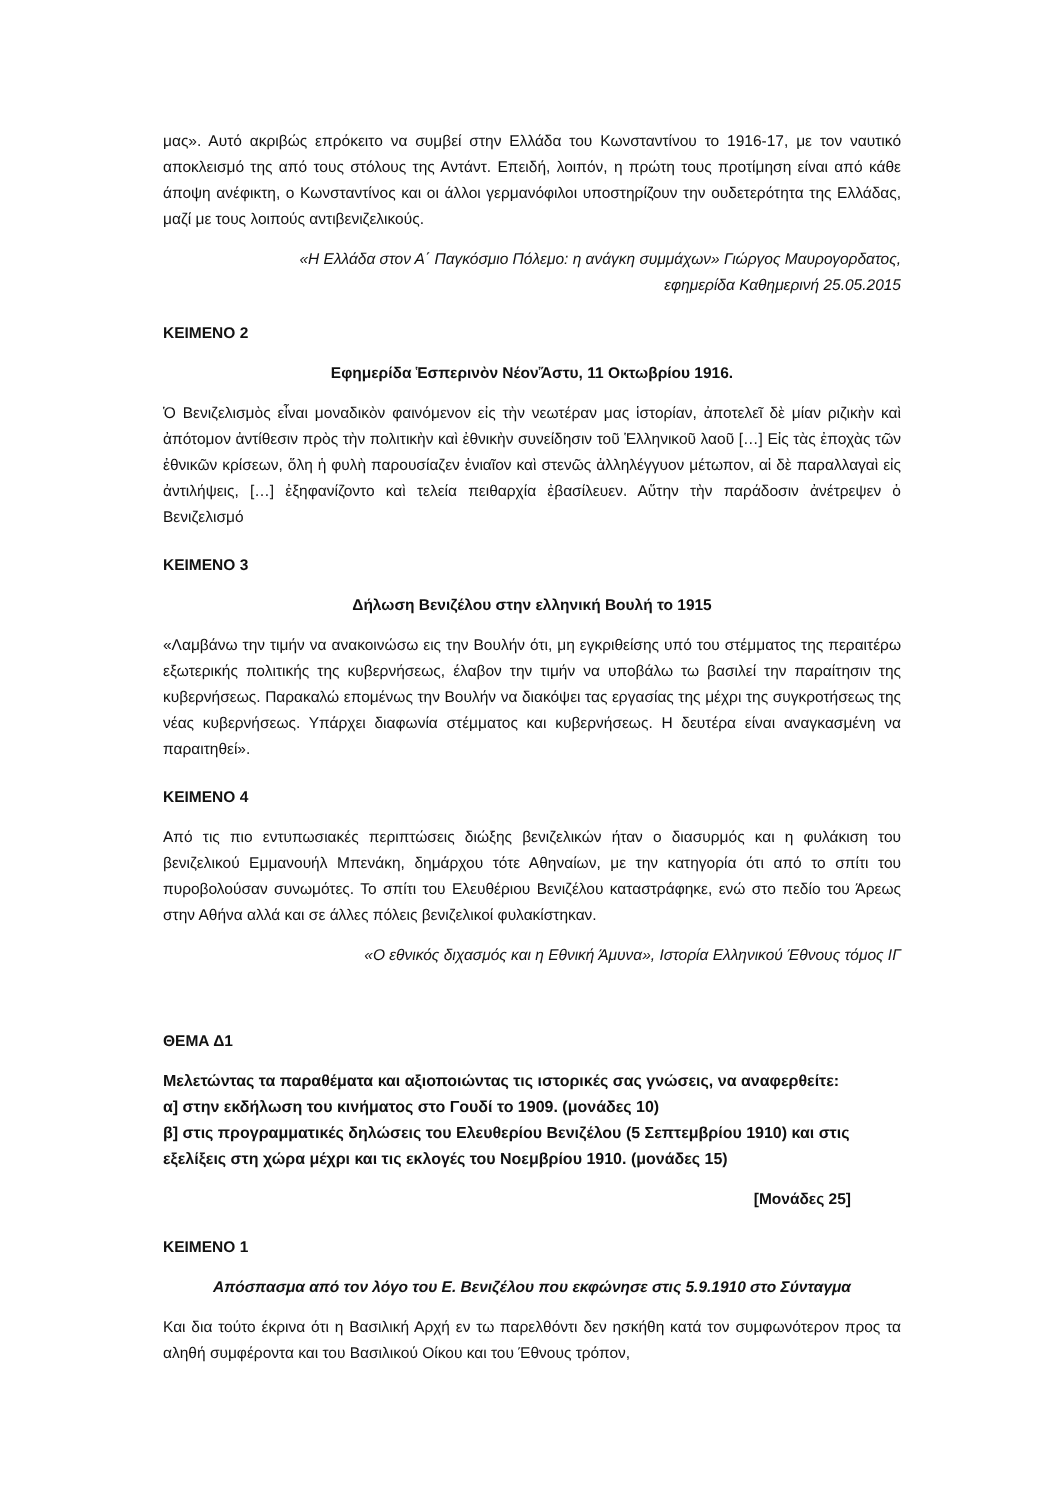μας». Αυτό ακριβώς επρόκειτο να συμβεί στην Ελλάδα του Κωνσταντίνου το 1916-17, με τον ναυτικό αποκλεισμό της από τους στόλους της Αντάντ. Επειδή, λοιπόν, η πρώτη τους προτίμηση είναι από κάθε άποψη ανέφικτη, ο Κωνσταντίνος και οι άλλοι γερμανόφιλοι υποστηρίζουν την ουδετερότητα της Ελλάδας, μαζί με τους λοιπούς αντιβενιζελικούς.
«Η Ελλάδα στον Α΄ Παγκόσμιο Πόλεμο: η ανάγκη συμμάχων» Γιώργος Μαυρογορδατος,
εφημερίδα Καθημερινή 25.05.2015
ΚΕΙΜΕΝΟ 2
Εφημερίδα Ἑσπερινὸν ΝέονἌστυ, 11 Οκτωβρίου 1916.
Ὁ Βενιζελισμὸς εἶναι μοναδικὸν φαινόμενον εἰς τὴν νεωτέραν μας ἱστορίαν, ἀποτελεῖ δὲ μίαν ριζικὴν καὶ ἀπότομον ἀντίθεσιν πρὸς τὴν πολιτικὴν καὶ ἐθνικὴν συνείδησιν τοῦ Ἑλληνικοῦ λαοῦ […] Εἰς τὰς ἐποχὰς τῶν ἐθνικῶν κρίσεων, ὅλη ἡ φυλὴ παρουσίαζεν ἑνιαῖον καὶ στενῶς ἀλληλέγγυον μέτωπον, αἱ δὲ παραλλαγαὶ εἰς ἀντιλήψεις, […] ἐξηφανίζοντο καὶ τελεία πειθαρχία ἐβασίλευεν. Αὕτην τὴν παράδοσιν ἀνέτρεψεν ὁ Βενιζελισμό
ΚΕΙΜΕΝΟ 3
Δήλωση Βενιζέλου στην ελληνική Βουλή το 1915
«Λαμβάνω την τιμήν να ανακοινώσω εις την Βουλήν ότι, μη εγκριθείσης υπό του στέμματος της περαιτέρω εξωτερικής πολιτικής της κυβερνήσεως, έλαβον την τιμήν να υποβάλω τω βασιλεί την παραίτησιν της κυβερνήσεως. Παρακαλώ επομένως την Βουλήν να διακόψει τας εργασίας της μέχρι της συγκροτήσεως της νέας κυβερνήσεως. Υπάρχει διαφωνία στέμματος και κυβερνήσεως. Η δευτέρα είναι αναγκασμένη να παραιτηθεί».
ΚΕΙΜΕΝΟ 4
Από τις πιο εντυπωσιακές περιπτώσεις διώξης βενιζελικών ήταν ο διασυρμός και η φυλάκιση του βενιζελικού Εμμανουήλ Μπενάκη, δημάρχου τότε Αθηναίων, με την κατηγορία ότι από το σπίτι του πυροβολούσαν συνωμότες. Το σπίτι του Ελευθέριου Βενιζέλου καταστράφηκε, ενώ στο πεδίο του Άρεως στην Αθήνα αλλά και σε άλλες πόλεις βενιζελικοί φυλακίστηκαν.
«Ο εθνικός διχασμός και η Εθνική Άμυνα», Ιστορία Ελληνικού Έθνους τόμος ΙΓ
ΘΕΜΑ Δ1
Μελετώντας τα παραθέματα και αξιοποιώντας τις ιστορικές σας γνώσεις, να αναφερθείτε:
α] στην εκδήλωση του κινήματος στο Γουδί το 1909. (μονάδες 10)
β] στις προγραμματικές δηλώσεις του Ελευθερίου Βενιζέλου (5 Σεπτεμβρίου 1910) και στις εξελίξεις στη χώρα μέχρι και τις εκλογές του Νοεμβρίου 1910. (μονάδες 15)
[Μονάδες 25]
ΚΕΙΜΕΝΟ 1
Απόσπασμα από τον λόγο του Ε. Βενιζέλου που εκφώνησε στις 5.9.1910 στο Σύνταγμα
Και δια τούτο έκρινα ότι η Βασιλική Αρχή εν τω παρελθόντι δεν ησκήθη κατά τον συμφωνότερον προς τα αληθή συμφέροντα και του Βασιλικού Οίκου και του Έθνους τρόπον,